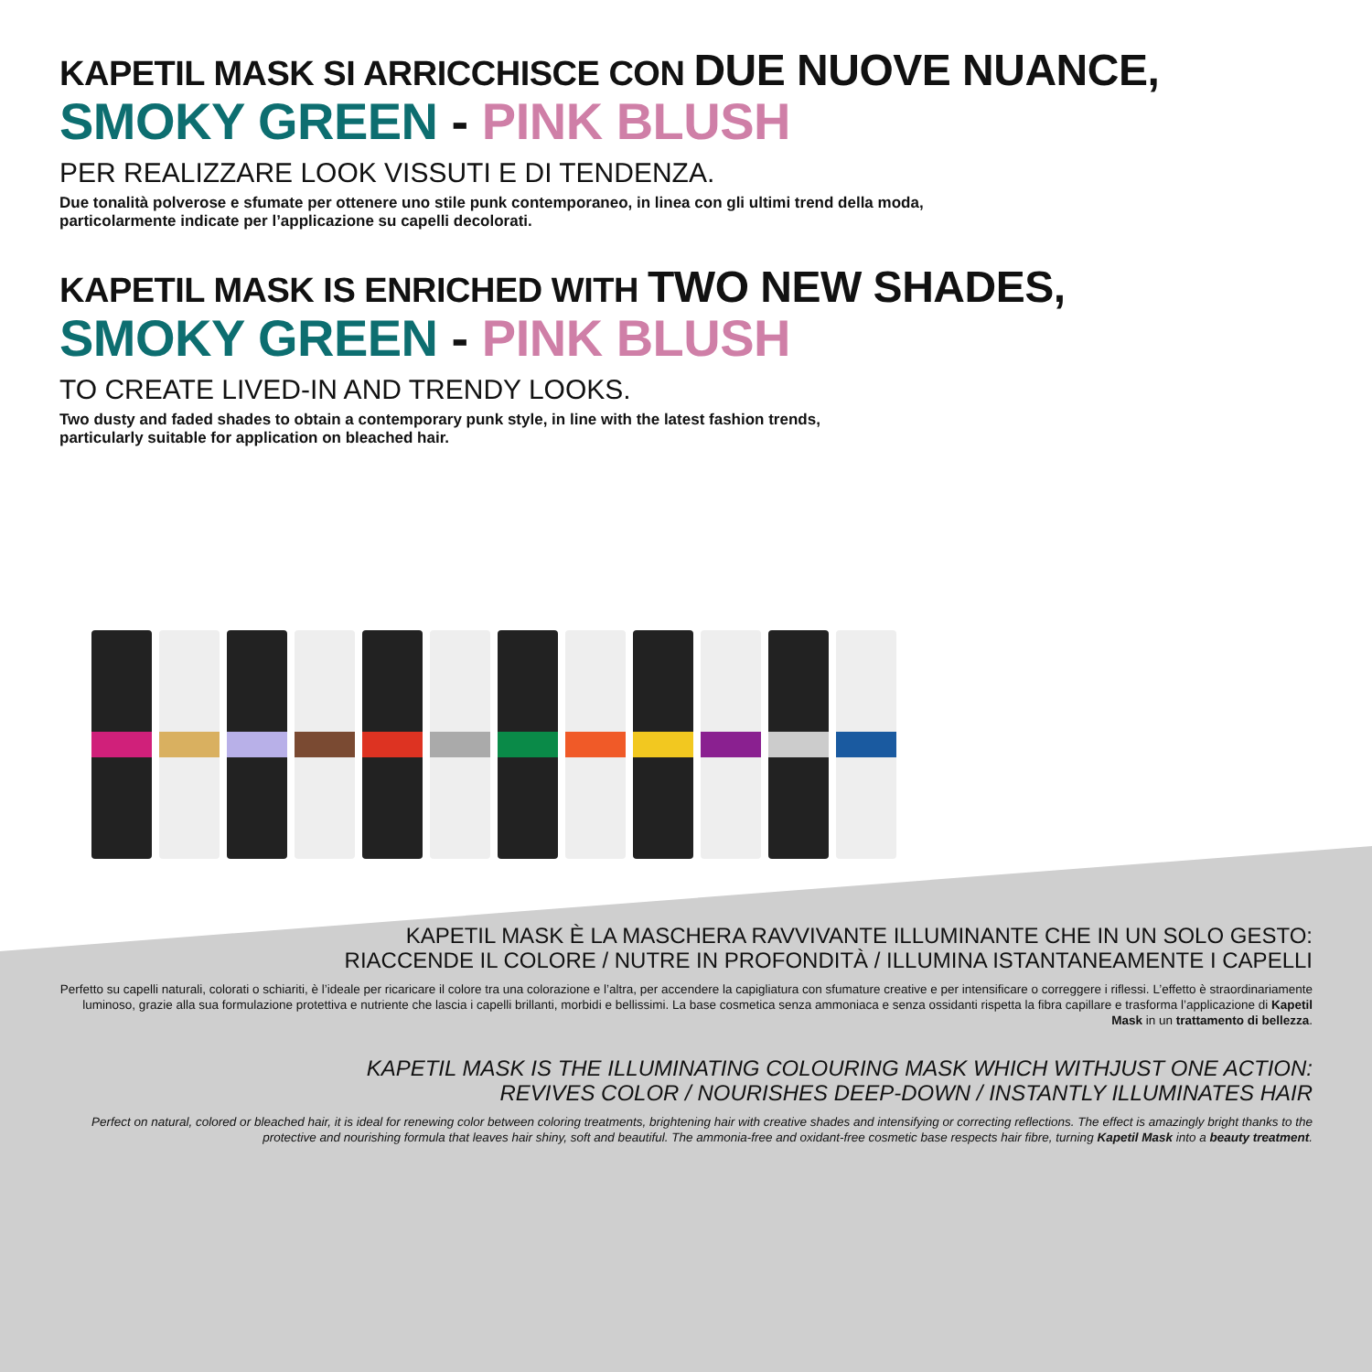KAPETIL MASK SI ARRICCHISCE CON DUE NUOVE NUANCE,
SMOKY GREEN - PINK BLUSH
PER REALIZZARE LOOK VISSUTI E DI TENDENZA.
Due tonalità polverose e sfumate per ottenere uno stile punk contemporaneo, in linea con gli ultimi trend della moda,
particolarmente indicate per l’applicazione su capelli decolorati.
KAPETIL MASK IS ENRICHED WITH TWO NEW SHADES,
SMOKY GREEN - PINK BLUSH
TO CREATE LIVED-IN AND TRENDY LOOKS.
Two dusty and faded shades to obtain a contemporary punk style, in line with the latest fashion trends,
particularly suitable for application on bleached hair.
KAPETIL MASK È LA MASCHERA RAVVIVANTE ILLUMINANTE CHE IN UN SOLO GESTO:
RIACCENDE IL COLORE / NUTRE IN PROFONDITÀ / ILLUMINA ISTANTANEAMENTE I CAPELLI
Perfetto su capelli naturali, colorati o schiariti, è l’ideale per ricaricare il colore tra una colorazione e l’altra, per accendere la capigliatura con sfumature creative e per intensificare o correggere i riflessi. L’effetto è straordinariamente luminoso, grazie alla sua formulazione protettiva e nutriente che lascia i capelli brillanti, morbidi e bellissimi. La base cosmetica senza ammoniaca e senza ossidanti rispetta la fibra capillare e trasforma l’applicazione di Kapetil Mask in un trattamento di bellezza.
KAPETIL MASK IS THE ILLUMINATING COLOURING MASK WHICH WITHJUST ONE ACTION:
REVIVES COLOR / NOURISHES DEEP-DOWN / INSTANTLY ILLUMINATES HAIR
Perfect on natural, colored or bleached hair, it is ideal for renewing color between coloring treatments, brightening hair with creative shades and intensifying or correcting reflections. The effect is amazingly bright thanks to the protective and nourishing formula that leaves hair shiny, soft and beautiful. The ammonia-free and oxidant-free cosmetic base respects hair fibre, turning Kapetil Mask into a beauty treatment.